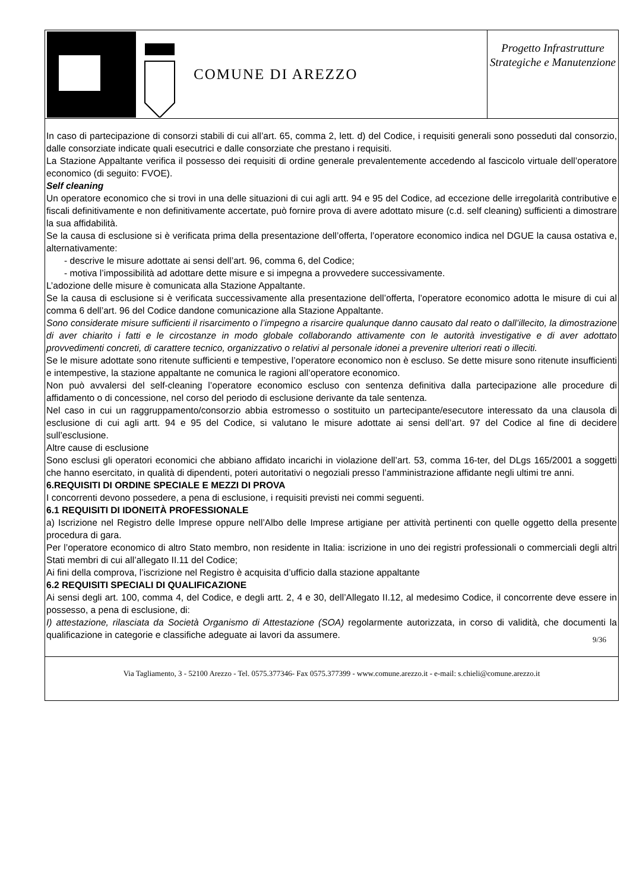COMUNE DI AREZZO
Progetto Infrastrutture Strategiche e Manutenzione
In caso di partecipazione di consorzi stabili di cui all’art. 65, comma 2, lett. d) del Codice, i requisiti generali sono posseduti dal consorzio, dalle consorziate indicate quali esecutrici e dalle consorziate che prestano i requisiti.
La Stazione Appaltante verifica il possesso dei requisiti di ordine generale prevalentemente accedendo al fascicolo virtuale dell’operatore economico (di seguito: FVOE).
Self cleaning
Un operatore economico che si trovi in una delle situazioni di cui agli artt. 94 e 95 del Codice, ad eccezione delle irregolarità contributive e fiscali definitivamente e non definitivamente accertate, può fornire prova di avere adottato misure (c.d. self cleaning) sufficienti a dimostrare la sua affidabilità.
Se la causa di esclusione si è verificata prima della presentazione dell’offerta, l’operatore economico indica nel DGUE la causa ostativa e, alternativamente:
- descrive le misure adottate ai sensi dell’art. 96, comma 6, del Codice;
- motiva l’impossibilità ad adottare dette misure e si impegna a provvedere successivamente.
L’adozione delle misure è comunicata alla Stazione Appaltante.
Se la causa di esclusione si è verificata successivamente alla presentazione dell’offerta, l’operatore economico adotta le misure di cui al comma 6 dell’art. 96 del Codice dandone comunicazione alla Stazione Appaltante.
Sono considerate misure sufficienti il risarcimento o l’impegno a risarcire qualunque danno causato dal reato o dall’illecito, la dimostrazione di aver chiarito i fatti e le circostanze in modo globale collaborando attivamente con le autorità investigative e di aver adottato provvedimenti concreti, di carattere tecnico, organizzativo o relativi al personale idonei a prevenire ulteriori reati o illeciti.
Se le misure adottate sono ritenute sufficienti e tempestive, l’operatore economico non è escluso. Se dette misure sono ritenute insufficienti e intempestive, la stazione appaltante ne comunica le ragioni all’operatore economico.
Non può avvalersi del self-cleaning l’operatore economico escluso con sentenza definitiva dalla partecipazione alle procedure di affidamento o di concessione, nel corso del periodo di esclusione derivante da tale sentenza.
Nel caso in cui un raggruppamento/consorzio abbia estromesso o sostituito un partecipante/esecutore interessato da una clausola di esclusione di cui agli artt. 94 e 95 del Codice, si valutano le misure adottate ai sensi dell’art. 97 del Codice al fine di decidere sull’esclusione.
Altre cause di esclusione
Sono esclusi gli operatori economici che abbiano affidato incarichi in violazione dell’art. 53, comma 16-ter, del DLgs 165/2001 a soggetti che hanno esercitato, in qualità di dipendenti, poteri autoritativi o negoziali presso l’amministrazione affidante negli ultimi tre anni.
6.REQUISITI DI ORDINE SPECIALE E MEZZI DI PROVA
I concorrenti devono possedere, a pena di esclusione, i requisiti previsti nei commi seguenti.
6.1 REQUISITI DI IDONEITÀ PROFESSIONALE
a) Iscrizione nel Registro delle Imprese oppure nell’Albo delle Imprese artigiane per attività pertinenti con quelle oggetto della presente procedura di gara.
Per l’operatore economico di altro Stato membro, non residente in Italia: iscrizione in uno dei registri professionali o commerciali degli altri Stati membri di cui all’allegato II.11 del Codice;
Ai fini della comprova, l’iscrizione nel Registro è acquisita d’ufficio dalla stazione appaltante
6.2 REQUISITI SPECIALI DI QUALIFICAZIONE
Ai sensi degli art. 100, comma 4, del Codice, e degli artt. 2, 4 e 30, dell’Allegato II.12, al medesimo Codice, il concorrente deve essere in possesso, a pena di esclusione, di:
I) attestazione, rilasciata da Società Organismo di Attestazione (SOA) regolarmente autorizzata, in corso di validità, che documenti la qualificazione in categorie e classifiche adeguate ai lavori da assumere.
9/36
Via Tagliamento, 3 - 52100 Arezzo - Tel. 0575.377346- Fax 0575.377399 - www.comune.arezzo.it - e-mail: s.chieli@comune.arezzo.it